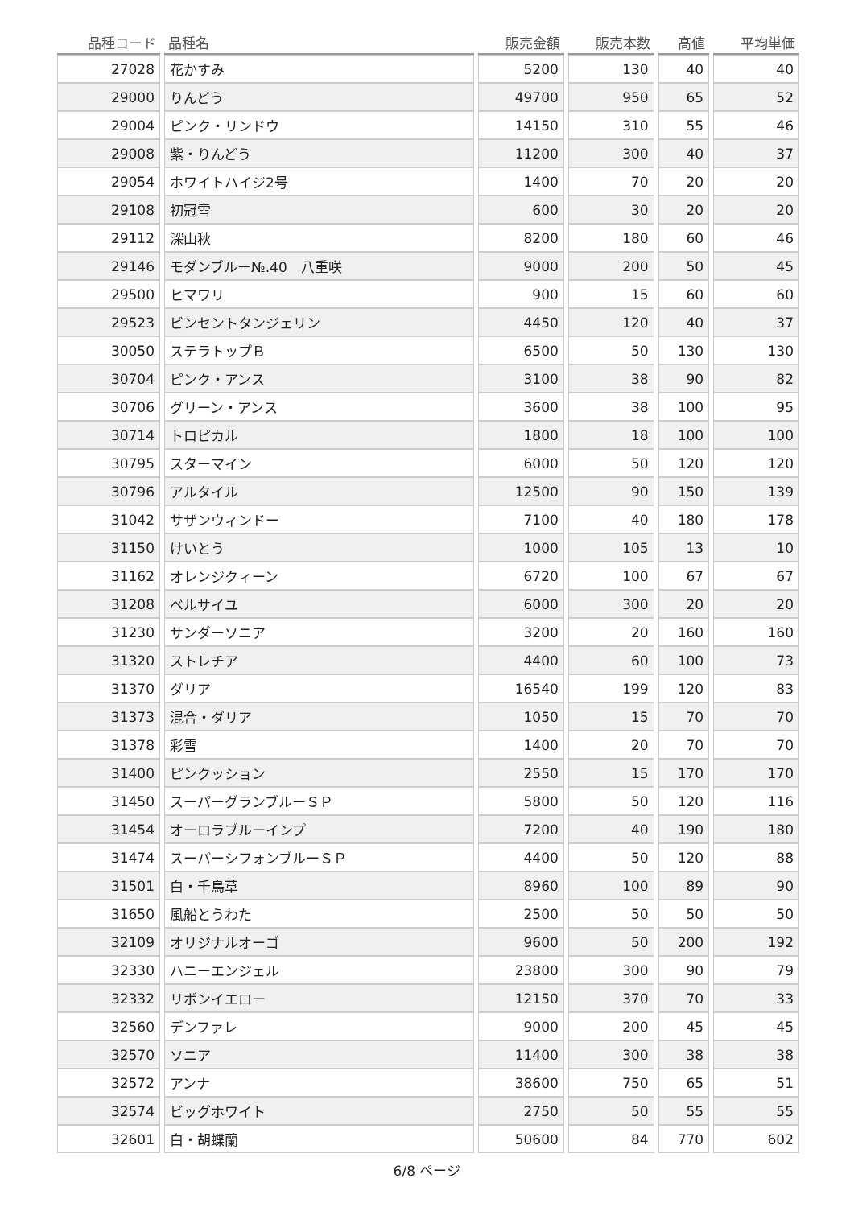| 品種コード | 品種名 | 販売金額 | 販売本数 | 高値 | 平均単価 |
| --- | --- | --- | --- | --- | --- |
| 27028 | 花かすみ | 5200 | 130 | 40 | 40 |
| 29000 | りんどう | 49700 | 950 | 65 | 52 |
| 29004 | ピンク・リンドウ | 14150 | 310 | 55 | 46 |
| 29008 | 紫・りんどう | 11200 | 300 | 40 | 37 |
| 29054 | ホワイトハイジ2号 | 1400 | 70 | 20 | 20 |
| 29108 | 初冠雪 | 600 | 30 | 20 | 20 |
| 29112 | 深山秋 | 8200 | 180 | 60 | 46 |
| 29146 | モダンブルー№.40 八重咲 | 9000 | 200 | 50 | 45 |
| 29500 | ヒマワリ | 900 | 15 | 60 | 60 |
| 29523 | ビンセントタンジェリン | 4450 | 120 | 40 | 37 |
| 30050 | ステラトップＢ | 6500 | 50 | 130 | 130 |
| 30704 | ピンク・アンス | 3100 | 38 | 90 | 82 |
| 30706 | グリーン・アンス | 3600 | 38 | 100 | 95 |
| 30714 | トロピカル | 1800 | 18 | 100 | 100 |
| 30795 | スターマイン | 6000 | 50 | 120 | 120 |
| 30796 | アルタイル | 12500 | 90 | 150 | 139 |
| 31042 | サザンウィンドー | 7100 | 40 | 180 | 178 |
| 31150 | けいとう | 1000 | 105 | 13 | 10 |
| 31162 | オレンジクィーン | 6720 | 100 | 67 | 67 |
| 31208 | ベルサイユ | 6000 | 300 | 20 | 20 |
| 31230 | サンダーソニア | 3200 | 20 | 160 | 160 |
| 31320 | ストレチア | 4400 | 60 | 100 | 73 |
| 31370 | ダリア | 16540 | 199 | 120 | 83 |
| 31373 | 混合・ダリア | 1050 | 15 | 70 | 70 |
| 31378 | 彩雪 | 1400 | 20 | 70 | 70 |
| 31400 | ピンクッション | 2550 | 15 | 170 | 170 |
| 31450 | スーパーグランブルーＳＰ | 5800 | 50 | 120 | 116 |
| 31454 | オーロラブルーインプ | 7200 | 40 | 190 | 180 |
| 31474 | スーパーシフォンブルーＳＰ | 4400 | 50 | 120 | 88 |
| 31501 | 白・千鳥草 | 8960 | 100 | 89 | 90 |
| 31650 | 風船とうわた | 2500 | 50 | 50 | 50 |
| 32109 | オリジナルオーゴ | 9600 | 50 | 200 | 192 |
| 32330 | ハニーエンジェル | 23800 | 300 | 90 | 79 |
| 32332 | リボンイエロー | 12150 | 370 | 70 | 33 |
| 32560 | デンファレ | 9000 | 200 | 45 | 45 |
| 32570 | ソニア | 11400 | 300 | 38 | 38 |
| 32572 | アンナ | 38600 | 750 | 65 | 51 |
| 32574 | ビッグホワイト | 2750 | 50 | 55 | 55 |
| 32601 | 白・胡蝶蘭 | 50600 | 84 | 770 | 602 |
6/8 ページ